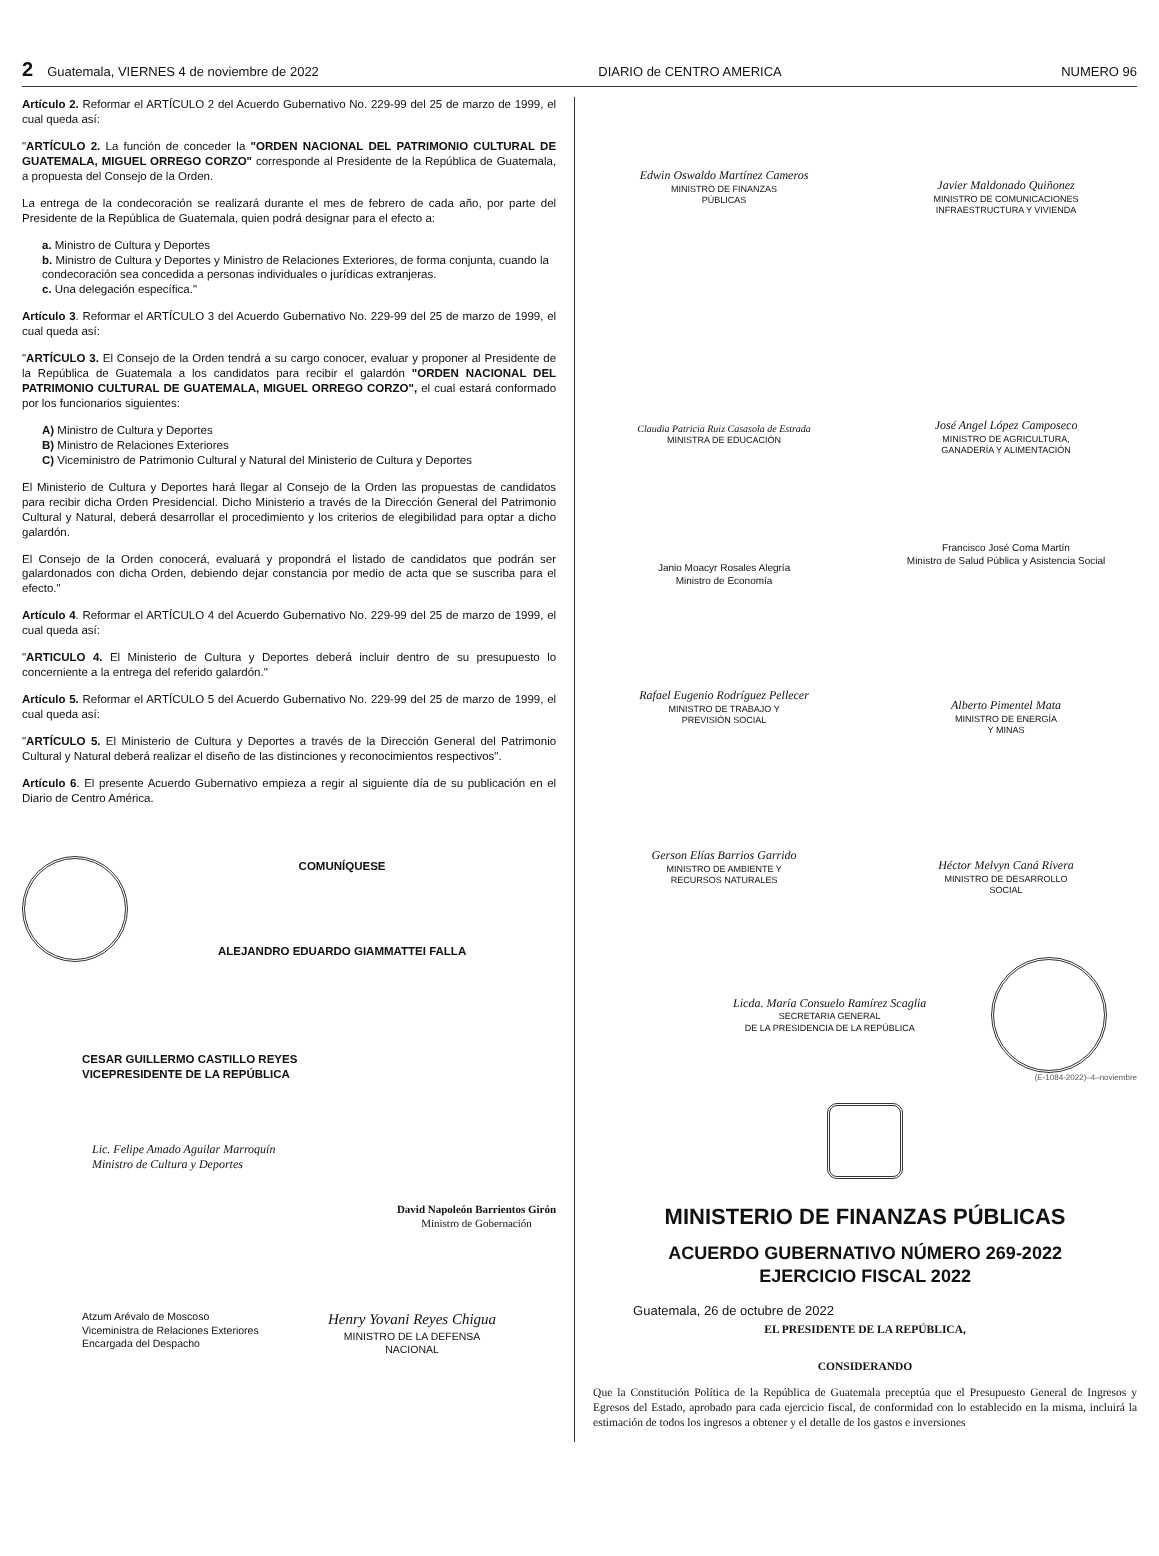2 Guatemala, VIERNES 4 de noviembre de 2022 DIARIO de CENTRO AMERICA NUMERO 96
Artículo 2. Reformar el ARTÍCULO 2 del Acuerdo Gubernativo No. 229-99 del 25 de marzo de 1999, el cual queda así:
"ARTÍCULO 2. La función de conceder la "ORDEN NACIONAL DEL PATRIMONIO CULTURAL DE GUATEMALA, MIGUEL ORREGO CORZO" corresponde al Presidente de la República de Guatemala, a propuesta del Consejo de la Orden.
La entrega de la condecoración se realizará durante el mes de febrero de cada año, por parte del Presidente de la República de Guatemala, quien podrá designar para el efecto a:
a. Ministro de Cultura y Deportes
b. Ministro de Cultura y Deportes y Ministro de Relaciones Exteriores, de forma conjunta, cuando la condecoración sea concedida a personas individuales o jurídicas extranjeras.
c. Una delegación específica."
Artículo 3. Reformar el ARTÍCULO 3 del Acuerdo Gubernativo No. 229-99 del 25 de marzo de 1999, el cual queda así:
"ARTÍCULO 3. El Consejo de la Orden tendrá a su cargo conocer, evaluar y proponer al Presidente de la República de Guatemala a los candidatos para recibir el galardón "ORDEN NACIONAL DEL PATRIMONIO CULTURAL DE GUATEMALA, MIGUEL ORREGO CORZO", el cual estará conformado por los funcionarios siguientes:
A) Ministro de Cultura y Deportes
B) Ministro de Relaciones Exteriores
C) Viceministro de Patrimonio Cultural y Natural del Ministerio de Cultura y Deportes
El Ministerio de Cultura y Deportes hará llegar al Consejo de la Orden las propuestas de candidatos para recibir dicha Orden Presidencial. Dicho Ministerio a través de la Dirección General del Patrimonio Cultural y Natural, deberá desarrollar el procedimiento y los criterios de elegibilidad para optar a dicho galardón.
El Consejo de la Orden conocerá, evaluará y propondrá el listado de candidatos que podrán ser galardonados con dicha Orden, debiendo dejar constancia por medio de acta que se suscriba para el efecto."
Artículo 4. Reformar el ARTÍCULO 4 del Acuerdo Gubernativo No. 229-99 del 25 de marzo de 1999, el cual queda así:
"ARTICULO 4. El Ministerio de Cultura y Deportes deberá incluir dentro de su presupuesto lo concerniente a la entrega del referido galardón."
Artículo 5. Reformar el ARTÍCULO 5 del Acuerdo Gubernativo No. 229-99 del 25 de marzo de 1999, el cual queda así:
"ARTÍCULO 5. El Ministerio de Cultura y Deportes a través de la Dirección General del Patrimonio Cultural y Natural deberá realizar el diseño de las distinciones y reconocimientos respectivos".
Artículo 6. El presente Acuerdo Gubernativo empieza a regir al siguiente día de su publicación en el Diario de Centro América.
COMUNÍQUESE
ALEJANDRO EDUARDO GIAMMATTEI FALLA
CESAR GUILLERMO CASTILLO REYES
VICEPRESIDENTE DE LA REPÚBLICA
Lic. Felipe Amado Aguilar Marroquín
Ministro de Cultura y Deportes
David Napoleón Barrientos Girón
Ministro de Gobernación
Atzum Arévalo de Moscoso
Viceministra de Relaciones Exteriores
Encargada del Despacho
Henry Yovani Reyes Chigua
MINISTRO DE LA DEFENSA
NACIONAL
Edwin Oswaldo Martínez Cameros
MINISTRO DE FINANZAS
PÚBLICAS
Javier Maldonado Quiñonez
MINISTRO DE COMUNICACIONES
INFRAESTRUCTURA Y VIVIENDA
Claudia Patricia Ruiz Casasola de Estrada
MINISTRA DE EDUCACIÓN
José Angel López Camposeco
MINISTRO DE AGRICULTURA,
GANADERÍA Y ALIMENTACIÓN
Janio Moacyr Rosales Alegría
Ministro de Economía
Francisco José Coma Martín
Ministro de Salud Pública y Asistencia Social
Rafael Eugenio Rodríguez Pellecer
MINISTRO DE TRABAJO Y
PREVISIÓN SOCIAL
Alberto Pimentel Mata
MINISTRO DE ENERGÍA
Y MINAS
Gerson Elías Barrios Garrido
MINISTRO DE AMBIENTE Y
RECURSOS NATURALES
Héctor Melvyn Caná Rivera
MINISTRO DE DESARROLLO
SOCIAL
Licda. María Consuelo Ramírez Scaglia
SECRETARIA GENERAL
DE LA PRESIDENCIA DE LA REPÚBLICA
(E-1084-2022)–4–noviembre
MINISTERIO DE FINANZAS PÚBLICAS
ACUERDO GUBERNATIVO NÚMERO 269-2022
EJERCICIO FISCAL 2022
Guatemala, 26 de octubre de 2022
EL PRESIDENTE DE LA REPÚBLICA,
CONSIDERANDO
Que la Constitución Política de la República de Guatemala preceptúa que el Presupuesto General de Ingresos y Egresos del Estado, aprobado para cada ejercicio fiscal, de conformidad con lo establecido en la misma, incluirá la estimación de todos los ingresos a obtener y el detalle de los gastos e inversiones